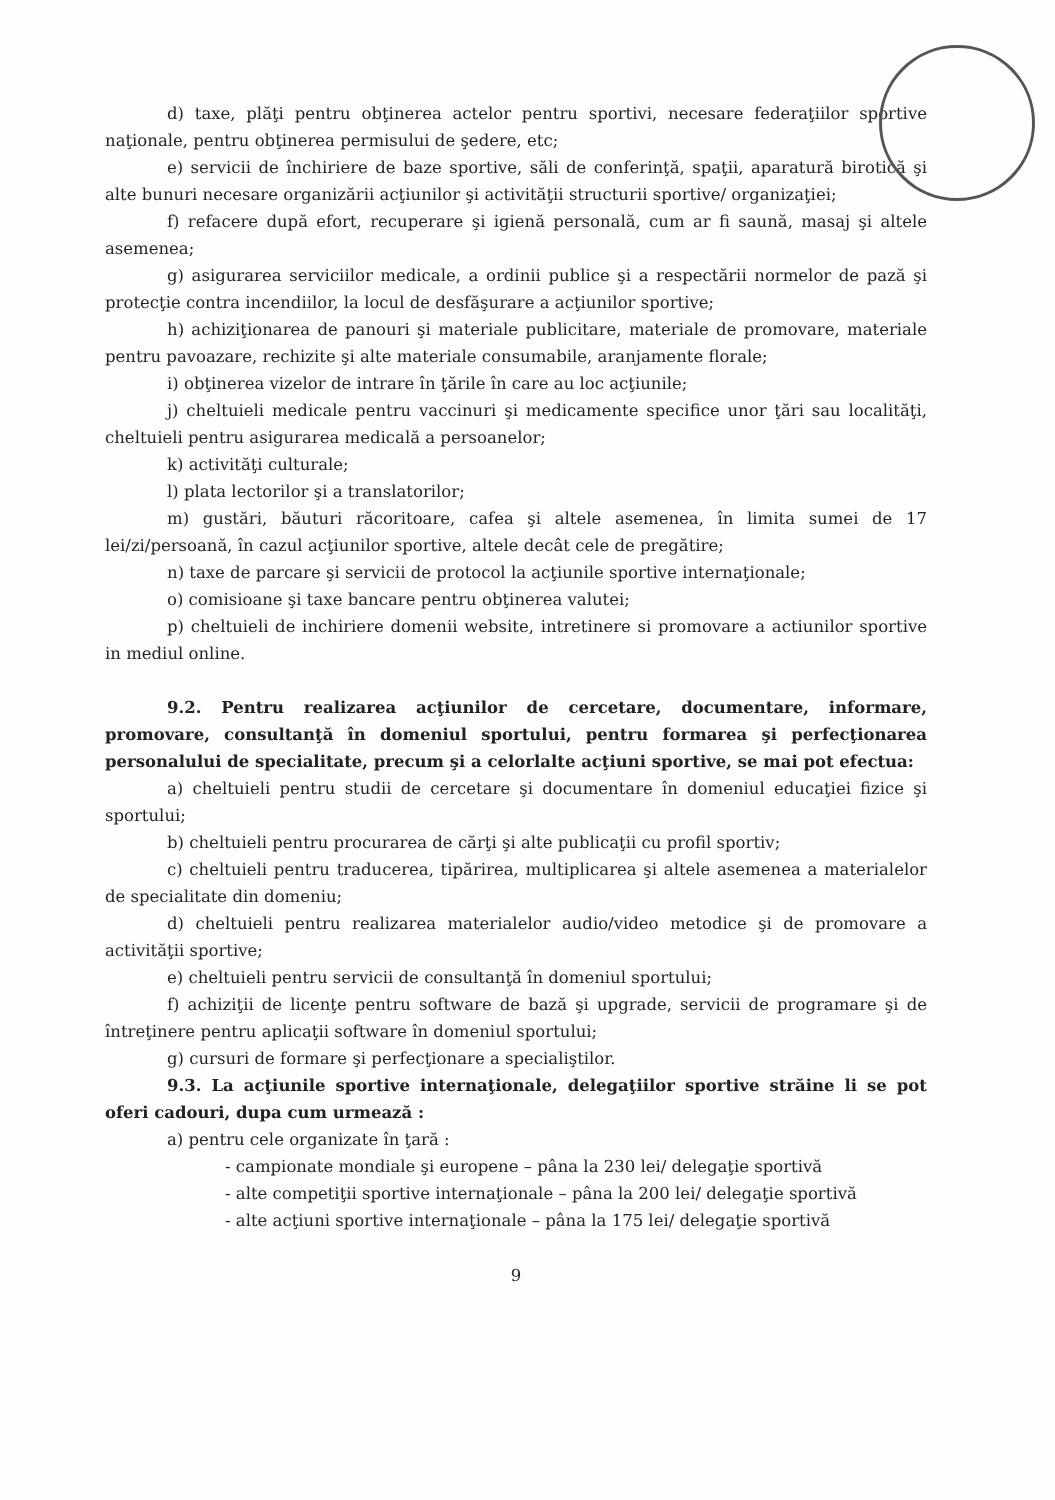d) taxe, plăţi pentru obţinerea actelor pentru sportivi, necesare federaţiilor sportive naţionale, pentru obţinerea permisului de şedere, etc;
e) servicii de închiriere de baze sportive, săli de conferinţă, spaţii, aparatură birotică şi alte bunuri necesare organizării acţiunilor şi activităţii structurii sportive/ organizaţiei;
f) refacere după efort, recuperare şi igienă personală, cum ar fi saună, masaj şi altele asemenea;
g) asigurarea serviciilor medicale, a ordinii publice şi a respectării normelor de pază şi protecţie contra incendiilor, la locul de desfăşurare a acţiunilor sportive;
h) achiziţionarea de panouri şi materiale publicitare, materiale de promovare, materiale pentru pavoazare, rechizite şi alte materiale consumabile, aranjamente florale;
i) obţinerea vizelor de intrare în ţările în care au loc acţiunile;
j) cheltuieli medicale pentru vaccinuri şi medicamente specifice unor ţări sau localităţi, cheltuieli pentru asigurarea medicală a persoanelor;
k) activităţi culturale;
l) plata lectorilor şi a translatorilor;
m) gustări, băuturi răcoritoare, cafea şi altele asemenea, în limita sumei de 17 lei/zi/persoană, în cazul acţiunilor sportive, altele decât cele de pregătire;
n) taxe de parcare şi servicii de protocol la acţiunile sportive internaţionale;
o) comisioane şi taxe bancare pentru obţinerea valutei;
p) cheltuieli de inchiriere domenii website, intretinere si promovare a actiunilor sportive in mediul online.
9.2. Pentru realizarea acţiunilor de cercetare, documentare, informare, promovare, consultanţă în domeniul sportului, pentru formarea şi perfecţionarea personalului de specialitate, precum şi a celorlalte acţiuni sportive, se mai pot efectua:
a) cheltuieli pentru studii de cercetare şi documentare în domeniul educaţiei fizice şi sportului;
b) cheltuieli pentru procurarea de cărţi şi alte publicaţii cu profil sportiv;
c) cheltuieli pentru traducerea, tipărirea, multiplicarea şi altele asemenea a materialelor de specialitate din domeniu;
d) cheltuieli pentru realizarea materialelor audio/video metodice şi de promovare a activităţii sportive;
e) cheltuieli pentru servicii de consultanţă în domeniul sportului;
f) achiziţii de licenţe pentru software de bază şi upgrade, servicii de programare şi de întreţinere pentru aplicaţii software în domeniul sportului;
g) cursuri de formare şi perfecţionare a specialiştilor.
9.3. La acţiunile sportive internaţionale, delegaţiilor sportive străine li se pot oferi cadouri, dupa cum urmează :
a) pentru cele organizate în ţară :
- campionate mondiale şi europene – pâna la 230 lei/ delegaţie sportivă
- alte competiţii sportive internaţionale – pâna la 200 lei/ delegaţie sportivă
- alte acţiuni sportive internaţionale – pâna la 175 lei/ delegaţie sportivă
9